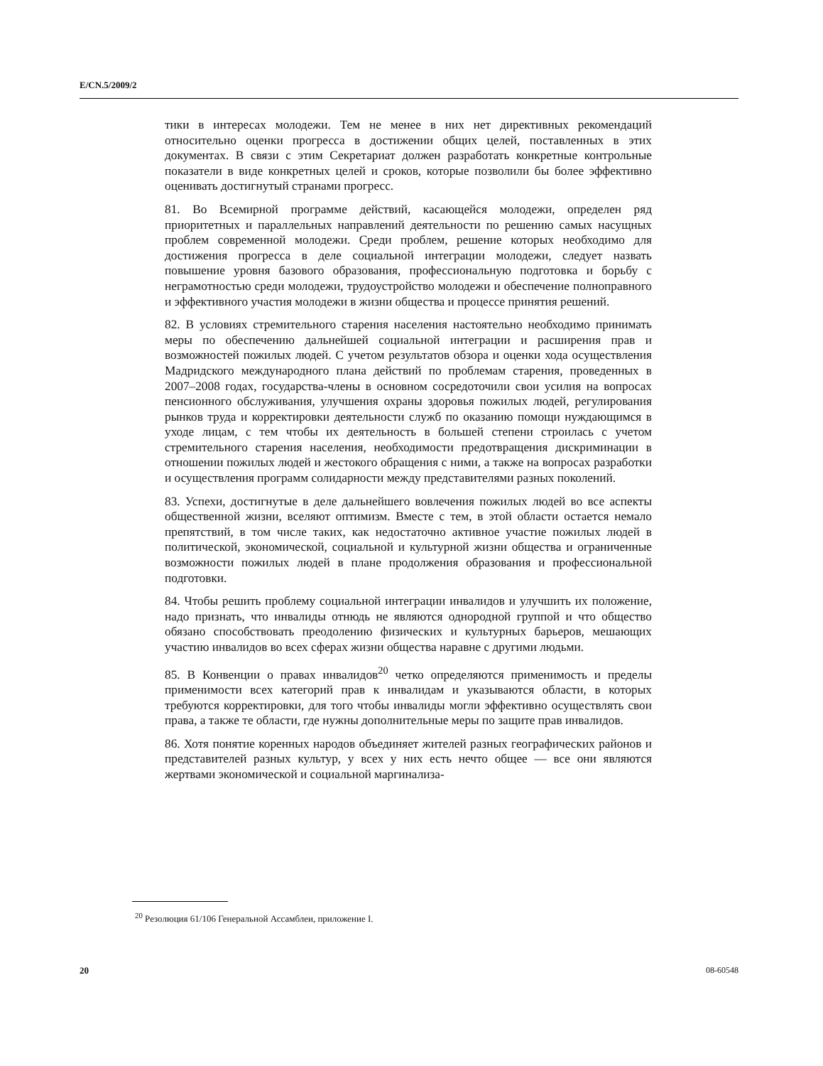E/CN.5/2009/2
тики в интересах молодежи. Тем не менее в них нет директивных рекомендаций относительно оценки прогресса в достижении общих целей, поставленных в этих документах. В связи с этим Секретариат должен разработать конкретные контрольные показатели в виде конкретных целей и сроков, которые позволили бы более эффективно оценивать достигнутый странами прогресс.
81. Во Всемирной программе действий, касающейся молодежи, определен ряд приоритетных и параллельных направлений деятельности по решению самых насущных проблем современной молодежи. Среди проблем, решение которых необходимо для достижения прогресса в деле социальной интеграции молодежи, следует назвать повышение уровня базового образования, профессиональную подготовка и борьбу с неграмотностью среди молодежи, трудоустройство молодежи и обеспечение полноправного и эффективного участия молодежи в жизни общества и процессе принятия решений.
82. В условиях стремительного старения населения настоятельно необходимо принимать меры по обеспечению дальнейшей социальной интеграции и расширения прав и возможностей пожилых людей. С учетом результатов обзора и оценки хода осуществления Мадридского международного плана действий по проблемам старения, проведенных в 2007–2008 годах, государства-члены в основном сосредоточили свои усилия на вопросах пенсионного обслуживания, улучшения охраны здоровья пожилых людей, регулирования рынков труда и корректировки деятельности служб по оказанию помощи нуждающимся в уходе лицам, с тем чтобы их деятельность в большей степени строилась с учетом стремительного старения населения, необходимости предотвращения дискриминации в отношении пожилых людей и жестокого обращения с ними, а также на вопросах разработки и осуществления программ солидарности между представителями разных поколений.
83. Успехи, достигнутые в деле дальнейшего вовлечения пожилых людей во все аспекты общественной жизни, вселяют оптимизм. Вместе с тем, в этой области остается немало препятствий, в том числе таких, как недостаточно активное участие пожилых людей в политической, экономической, социальной и культурной жизни общества и ограниченные возможности пожилых людей в плане продолжения образования и профессиональной подготовки.
84. Чтобы решить проблему социальной интеграции инвалидов и улучшить их положение, надо признать, что инвалиды отнюдь не являются однородной группой и что общество обязано способствовать преодолению физических и культурных барьеров, мешающих участию инвалидов во всех сферах жизни общества наравне с другими людьми.
85. В Конвенции о правах инвалидов<sup>20</sup> четко определяются применимость и пределы применимости всех категорий прав к инвалидам и указываются области, в которых требуются корректировки, для того чтобы инвалиды могли эффективно осуществлять свои права, а также те области, где нужны дополнительные меры по защите прав инвалидов.
86. Хотя понятие коренных народов объединяет жителей разных географических районов и представителей разных культур, у всех у них есть нечто общее — все они являются жертвами экономической и социальной маргинализа-
<sup>20</sup> Резолюция 61/106 Генеральной Ассамблеи, приложение I.
20 08-60548